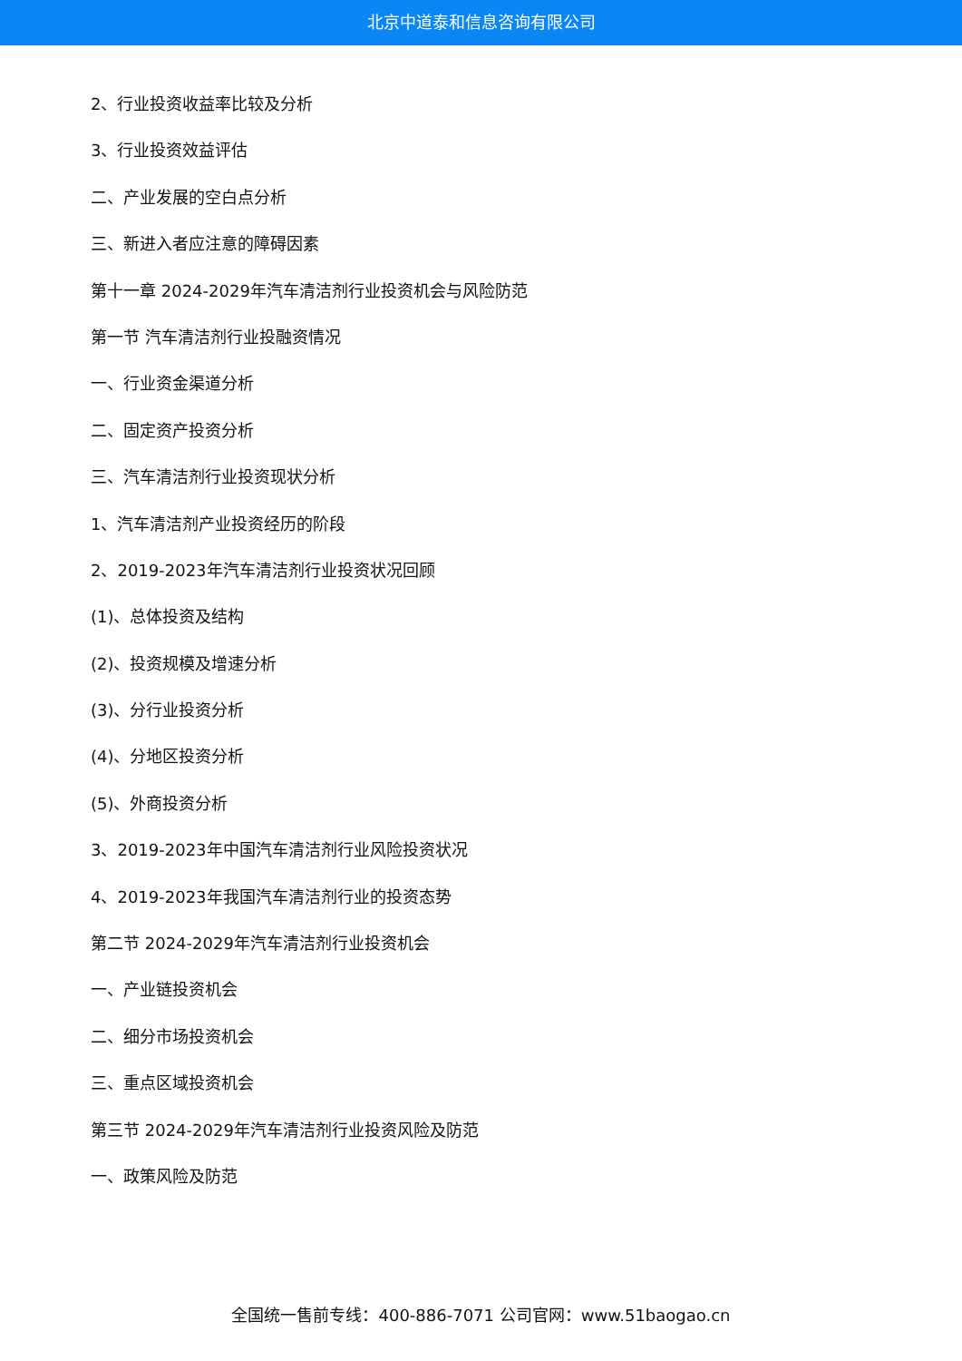北京中道泰和信息咨询有限公司
2、行业投资收益率比较及分析
3、行业投资效益评估
二、产业发展的空白点分析
三、新进入者应注意的障碍因素
第十一章 2024-2029年汽车清洁剂行业投资机会与风险防范
第一节 汽车清洁剂行业投融资情况
一、行业资金渠道分析
二、固定资产投资分析
三、汽车清洁剂行业投资现状分析
1、汽车清洁剂产业投资经历的阶段
2、2019-2023年汽车清洁剂行业投资状况回顾
(1)、总体投资及结构
(2)、投资规模及增速分析
(3)、分行业投资分析
(4)、分地区投资分析
(5)、外商投资分析
3、2019-2023年中国汽车清洁剂行业风险投资状况
4、2019-2023年我国汽车清洁剂行业的投资态势
第二节 2024-2029年汽车清洁剂行业投资机会
一、产业链投资机会
二、细分市场投资机会
三、重点区域投资机会
第三节 2024-2029年汽车清洁剂行业投资风险及防范
一、政策风险及防范
全国统一售前专线：400-886-7071 公司官网：www.51baogao.cn